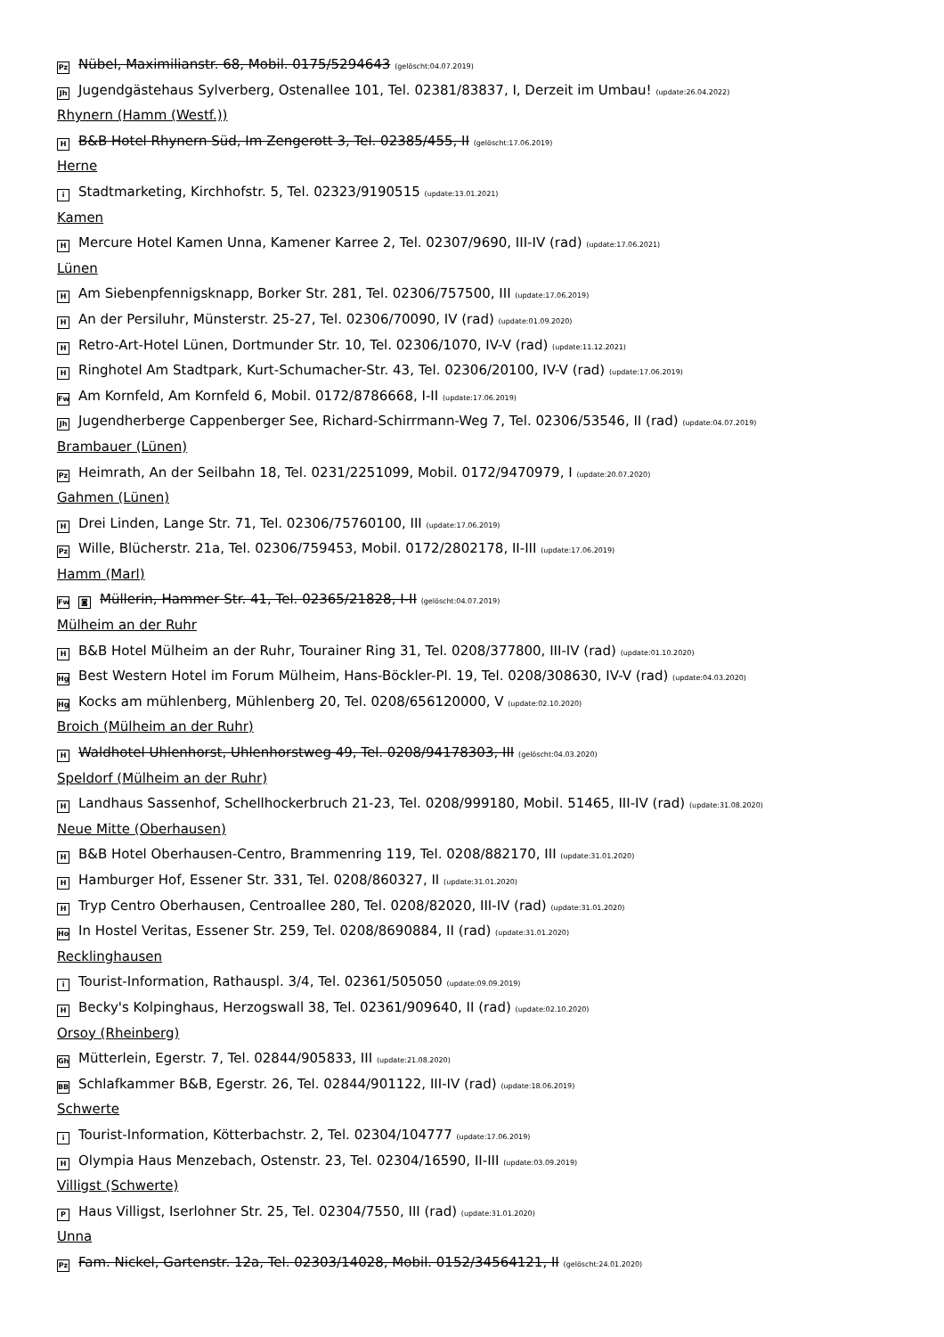Pz Nübel, Maximilianstr. 68, Mobil. 0175/5294643 (gelöscht:04.07.2019)
Jh Jugendgästehaus Sylverberg, Ostenallee 101, Tel. 02381/83837, I, Derzeit im Umbau! (update:26.04.2022)
Rhynern (Hamm (Westf.))
H B&B Hotel Rhynern Süd, Im Zengerott 3, Tel. 02385/455, II (gelöscht:17.06.2019)
Herne
i Stadtmarketing, Kirchhofstr. 5, Tel. 02323/9190515 (update:13.01.2021)
Kamen
H Mercure Hotel Kamen Unna, Kamener Karree 2, Tel. 02307/9690, III-IV (rad) (update:17.06.2021)
Lünen
H Am Siebenpfennigsknapp, Borker Str. 281, Tel. 02306/757500, III (update:17.06.2019)
H An der Persiluhr, Münsterstr. 25-27, Tel. 02306/70090, IV (rad) (update:01.09.2020)
H Retro-Art-Hotel Lünen, Dortmunder Str. 10, Tel. 02306/1070, IV-V (rad) (update:11.12.2021)
H Ringhotel Am Stadtpark, Kurt-Schumacher-Str. 43, Tel. 02306/20100, IV-V (rad) (update:17.06.2019)
Fw Am Kornfeld, Am Kornfeld 6, Mobil. 0172/8786668, I-II (update:17.06.2019)
Jh Jugendherberge Cappenberger See, Richard-Schirrmann-Weg 7, Tel. 02306/53546, II (rad) (update:04.07.2019)
Brambauer (Lünen)
Pz Heimrath, An der Seilbahn 18, Tel. 0231/2251099, Mobil. 0172/9470979, I (update:20.07.2020)
Gahmen (Lünen)
H Drei Linden, Lange Str. 71, Tel. 02306/75760100, III (update:17.06.2019)
Pz Wille, Blücherstr. 21a, Tel. 02306/759453, Mobil. 0172/2802178, II-III (update:17.06.2019)
Hamm (Marl)
Fw ◙ Müllerin, Hammer Str. 41, Tel. 02365/21828, I-II (gelöscht:04.07.2019)
Mülheim an der Ruhr
H B&B Hotel Mülheim an der Ruhr, Tourainer Ring 31, Tel. 0208/377800, III-IV (rad) (update:01.10.2020)
Hg Best Western Hotel im Forum Mülheim, Hans-Böckler-Pl. 19, Tel. 0208/308630, IV-V (rad) (update:04.03.2020)
Hg Kocks am mühlenberg, Mühlenberg 20, Tel. 0208/656120000, V (update:02.10.2020)
Broich (Mülheim an der Ruhr)
H Waldhotel Uhlenhorst, Uhlenhorstweg 49, Tel. 0208/94178303, III (gelöscht:04.03.2020)
Speldorf (Mülheim an der Ruhr)
H Landhaus Sassenhof, Schellhockerbruch 21-23, Tel. 0208/999180, Mobil. 51465, III-IV (rad) (update:31.08.2020)
Neue Mitte (Oberhausen)
H B&B Hotel Oberhausen-Centro, Brammenring 119, Tel. 0208/882170, III (update:31.01.2020)
H Hamburger Hof, Essener Str. 331, Tel. 0208/860327, II (update:31.01.2020)
H Tryp Centro Oberhausen, Centroallee 280, Tel. 0208/82020, III-IV (rad) (update:31.01.2020)
Ho In Hostel Veritas, Essener Str. 259, Tel. 0208/8690884, II (rad) (update:31.01.2020)
Recklinghausen
i Tourist-Information, Rathauspl. 3/4, Tel. 02361/505050 (update:09.09.2019)
H Becky's Kolpinghaus, Herzogswall 38, Tel. 02361/909640, II (rad) (update:02.10.2020)
Orsoy (Rheinberg)
Gh Mütterlein, Egerstr. 7, Tel. 02844/905833, III (update:21.08.2020)
BB Schlafkammer B&B, Egerstr. 26, Tel. 02844/901122, III-IV (rad) (update:18.06.2019)
Schwerte
i Tourist-Information, Kötterbachstr. 2, Tel. 02304/104777 (update:17.06.2019)
H Olympia Haus Menzebach, Ostenstr. 23, Tel. 02304/16590, II-III (update:03.09.2019)
Villigst (Schwerte)
P Haus Villigst, Iserlohner Str. 25, Tel. 02304/7550, III (rad) (update:31.01.2020)
Unna
Pz Fam. Nickel, Gartenstr. 12a, Tel. 02303/14028, Mobil. 0152/34564121, II (gelöscht:24.01.2020)